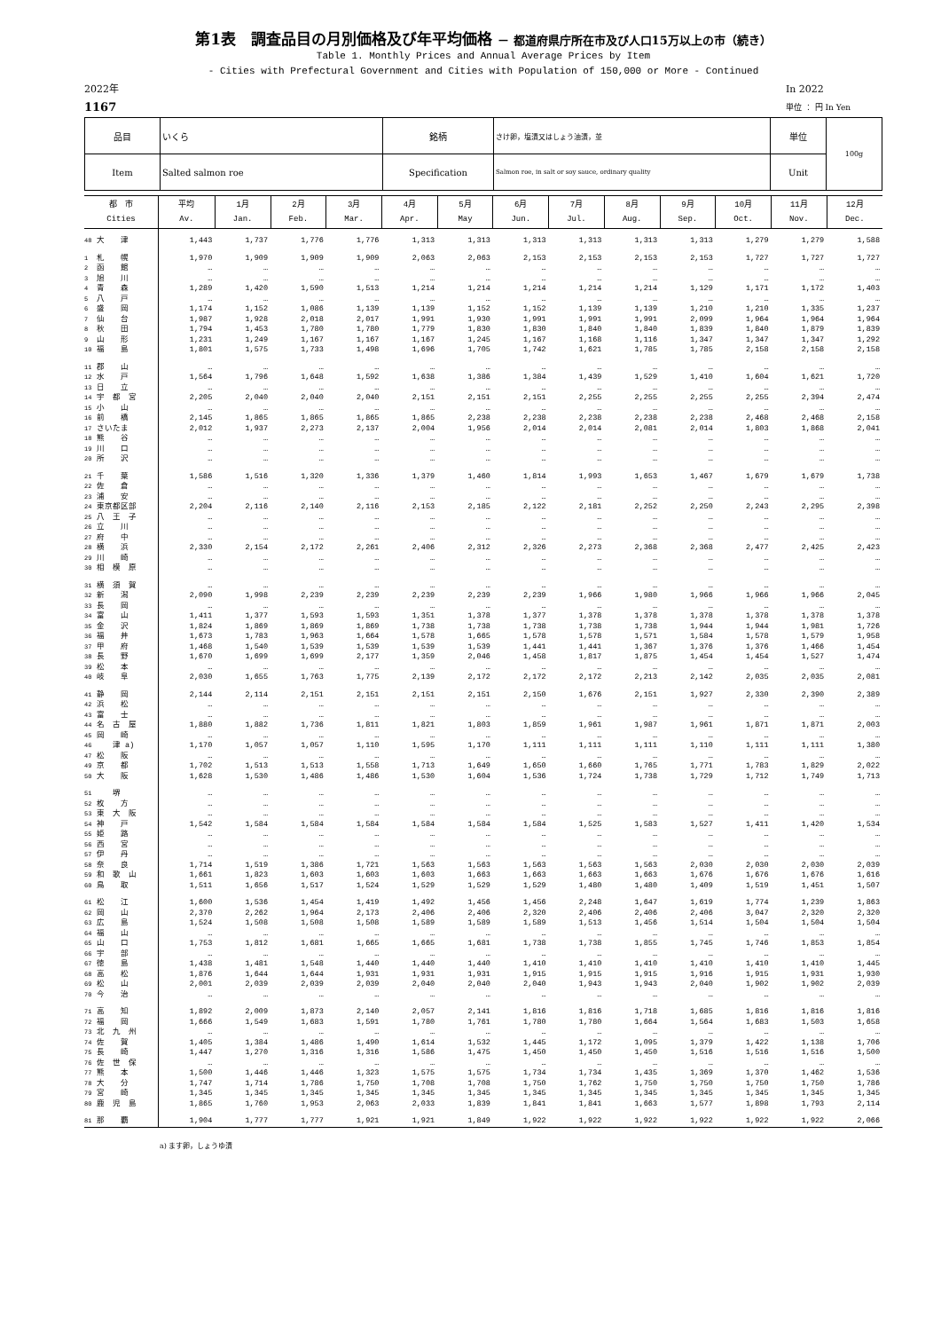第1表　調査品目の月別価格及び年平均価格 － 都道府県庁所在市及び人口15万以上の市（続き）
Table 1. Monthly Prices and Annual Average Prices by Item
- Cities with Prefectural Government and Cities with Population of 150,000 or More - Continued
2022年
1167
In 2022
単位 ： 円 In Yen
| 品目 | いくら | 銘柄 | さけ卵，塩漬又はしょう油漬，並 | 単位 | 100g |
| Item | Salted salmon roe | Specification | Salmon roe, in salt or soy sauce, ordinary quality | Unit | |
| 都 市 Cities | 平均 Av. | 1月 Jan. | 2月 Feb. | 3月 Mar. | 4月 Apr. | 5月 May | 6月 Jun. | 7月 Jul. | 8月 Aug. | 9月 Sep. | 10月 Oct. | 11月 Nov. | 12月 Dec. |
| --- | --- | --- | --- | --- | --- | --- | --- | --- | --- | --- | --- | --- | --- |
| 48 大 津 | 1,443 | 1,737 | 1,776 | 1,776 | 1,313 | 1,313 | 1,313 | 1,313 | 1,313 | 1,313 | 1,279 | 1,279 | 1,588 |
| 1 札 幌 | 1,970 | 1,909 | 1,909 | 1,909 | 2,063 | 2,063 | 2,153 | 2,153 | 2,153 | 2,153 | 1,727 | 1,727 | 1,727 |
| 2 函 館 | … | … | … | … | … | … | … | … | … | … | … | … | … |
| 3 旭 川 | … | … | … | … | … | … | … | … | … | … | … | … | … |
| 4 青 森 | 1,289 | 1,420 | 1,590 | 1,513 | 1,214 | 1,214 | 1,214 | 1,214 | 1,214 | 1,129 | 1,171 | 1,172 | 1,403 |
| 5 八 戸 | … | … | … | … | … | … | … | … | … | … | … | … | … |
| 6 盛 岡 | 1,174 | 1,152 | 1,086 | 1,139 | 1,139 | 1,152 | 1,152 | 1,139 | 1,139 | 1,210 | 1,210 | 1,335 | 1,237 |
| 7 仙 台 | 1,987 | 1,928 | 2,018 | 2,017 | 1,991 | 1,930 | 1,991 | 1,991 | 1,991 | 2,099 | 1,964 | 1,964 | 1,964 |
| 8 秋 田 | 1,794 | 1,453 | 1,780 | 1,780 | 1,779 | 1,830 | 1,830 | 1,840 | 1,840 | 1,839 | 1,840 | 1,879 | 1,839 |
| 9 山 形 | 1,231 | 1,249 | 1,167 | 1,167 | 1,167 | 1,245 | 1,167 | 1,168 | 1,116 | 1,347 | 1,347 | 1,347 | 1,292 |
| 10 福 島 | 1,801 | 1,575 | 1,733 | 1,498 | 1,696 | 1,705 | 1,742 | 1,621 | 1,785 | 1,785 | 2,158 | 2,158 | 2,158 |
| 11 郡 山 | … | … | … | … | … | … | … | … | … | … | … | … | … |
| 12 水 戸 | 1,564 | 1,796 | 1,648 | 1,592 | 1,638 | 1,386 | 1,384 | 1,439 | 1,529 | 1,410 | 1,604 | 1,621 | 1,720 |
| 13 日 立 | … | … | … | … | … | … | … | … | … | … | … | … | … |
| 14 宇 都 宮 | 2,205 | 2,040 | 2,040 | 2,040 | 2,151 | 2,151 | 2,151 | 2,255 | 2,255 | 2,255 | 2,255 | 2,394 | 2,474 |
| 15 小 山 | … | … | … | … | … | … | … | … | … | … | … | … | … |
| 16 前 橋 | 2,145 | 1,865 | 1,865 | 1,865 | 1,865 | 2,238 | 2,238 | 2,238 | 2,238 | 2,238 | 2,468 | 2,468 | 2,158 |
| 17 さいたま | 2,012 | 1,937 | 2,273 | 2,137 | 2,004 | 1,956 | 2,014 | 2,014 | 2,081 | 2,014 | 1,803 | 1,868 | 2,041 |
| 18 熊 谷 | … | … | … | … | … | … | … | … | … | … | … | … | … |
| 19 川 口 | … | … | … | … | … | … | … | … | … | … | … | … | … |
| 20 所 沢 | … | … | … | … | … | … | … | … | … | … | … | … | … |
| 21 千 葉 | 1,586 | 1,516 | 1,320 | 1,336 | 1,379 | 1,460 | 1,814 | 1,993 | 1,653 | 1,467 | 1,679 | 1,679 | 1,738 |
| 22 佐 倉 | … | … | … | … | … | … | … | … | … | … | … | … | … |
| 23 浦 安 | … | … | … | … | … | … | … | … | … | … | … | … | … |
| 24 東京都区部 | 2,204 | 2,116 | 2,140 | 2,116 | 2,153 | 2,185 | 2,122 | 2,181 | 2,252 | 2,250 | 2,243 | 2,295 | 2,398 |
| 25 八 王 子 | … | … | … | … | … | … | … | … | … | … | … | … | … |
| 26 立 川 | … | … | … | … | … | … | … | … | … | … | … | … | … |
| 27 府 中 | … | … | … | … | … | … | … | … | … | … | … | … | … |
| 28 横 浜 | 2,330 | 2,154 | 2,172 | 2,261 | 2,406 | 2,312 | 2,326 | 2,273 | 2,368 | 2,368 | 2,477 | 2,425 | 2,423 |
| 29 川 崎 | … | … | … | … | … | … | … | … | … | … | … | … | … |
| 30 相 模 原 | … | … | … | … | … | … | … | … | … | … | … | … | … |
| 31 横 須 賀 | … | … | … | … | … | … | … | … | … | … | … | … | … |
| 32 新 潟 | 2,090 | 1,998 | 2,239 | 2,239 | 2,239 | 2,239 | 2,239 | 1,966 | 1,980 | 1,966 | 1,966 | 1,966 | 2,045 |
| 33 長 岡 | … | … | … | … | … | … | … | … | … | … | … | … | … |
| 34 富 山 | 1,411 | 1,377 | 1,593 | 1,593 | 1,351 | 1,378 | 1,377 | 1,378 | 1,378 | 1,378 | 1,378 | 1,378 | 1,378 |
| 35 金 沢 | 1,824 | 1,869 | 1,869 | 1,869 | 1,738 | 1,738 | 1,738 | 1,738 | 1,738 | 1,944 | 1,944 | 1,981 | 1,726 |
| 36 福 井 | 1,673 | 1,783 | 1,963 | 1,664 | 1,578 | 1,665 | 1,578 | 1,578 | 1,571 | 1,584 | 1,578 | 1,579 | 1,958 |
| 37 甲 府 | 1,468 | 1,540 | 1,539 | 1,539 | 1,539 | 1,539 | 1,441 | 1,441 | 1,367 | 1,376 | 1,376 | 1,466 | 1,454 |
| 38 長 野 | 1,670 | 1,699 | 1,699 | 2,177 | 1,359 | 2,046 | 1,458 | 1,817 | 1,875 | 1,454 | 1,454 | 1,527 | 1,474 |
| 39 松 本 | … | … | … | … | … | … | … | … | … | … | … | … | … |
| 40 岐 阜 | 2,030 | 1,655 | 1,763 | 1,775 | 2,139 | 2,172 | 2,172 | 2,172 | 2,213 | 2,142 | 2,035 | 2,035 | 2,081 |
| 41 静 岡 | 2,144 | 2,114 | 2,151 | 2,151 | 2,151 | 2,151 | 2,150 | 1,676 | 2,151 | 1,927 | 2,330 | 2,390 | 2,389 |
| 42 浜 松 | … | … | … | … | … | … | … | … | … | … | … | … | … |
| 43 富 士 | … | … | … | … | … | … | … | … | … | … | … | … | … |
| 44 名 古 屋 | 1,880 | 1,882 | 1,736 | 1,811 | 1,821 | 1,803 | 1,859 | 1,961 | 1,987 | 1,961 | 1,871 | 1,871 | 2,003 |
| 45 岡 崎 | … | … | … | … | … | … | … | … | … | … | … | … | … |
| 46 津 a) | 1,170 | 1,057 | 1,057 | 1,110 | 1,595 | 1,170 | 1,111 | 1,111 | 1,111 | 1,110 | 1,111 | 1,111 | 1,380 |
| 47 松 阪 | … | … | … | … | … | … | … | … | … | … | … | … | … |
| 49 京 都 | 1,702 | 1,513 | 1,513 | 1,558 | 1,713 | 1,649 | 1,650 | 1,660 | 1,765 | 1,771 | 1,783 | 1,829 | 2,022 |
| 50 大 阪 | 1,628 | 1,530 | 1,486 | 1,486 | 1,530 | 1,604 | 1,536 | 1,724 | 1,738 | 1,729 | 1,712 | 1,749 | 1,713 |
| 51 堺 | … | … | … | … | … | … | … | … | … | … | … | … | … |
| 52 枚 方 | … | … | … | … | … | … | … | … | … | … | … | … | … |
| 53 東 大 阪 | … | … | … | … | … | … | … | … | … | … | … | … | … |
| 54 神 戸 | 1,542 | 1,584 | 1,584 | 1,584 | 1,584 | 1,584 | 1,584 | 1,525 | 1,583 | 1,527 | 1,411 | 1,420 | 1,534 |
| 55 姫 路 | … | … | … | … | … | … | … | … | … | … | … | … | … |
| 56 西 宮 | … | … | … | … | … | … | … | … | … | … | … | … | … |
| 57 伊 丹 | … | … | … | … | … | … | … | … | … | … | … | … | … |
| 58 奈 良 | 1,714 | 1,519 | 1,386 | 1,721 | 1,563 | 1,563 | 1,563 | 1,563 | 1,563 | 2,030 | 2,030 | 2,030 | 2,039 |
| 59 和 歌 山 | 1,661 | 1,823 | 1,603 | 1,603 | 1,603 | 1,663 | 1,663 | 1,663 | 1,663 | 1,676 | 1,676 | 1,676 | 1,616 |
| 60 鳥 取 | 1,511 | 1,656 | 1,517 | 1,524 | 1,529 | 1,529 | 1,529 | 1,480 | 1,480 | 1,409 | 1,519 | 1,451 | 1,507 |
| 61 松 江 | 1,600 | 1,536 | 1,454 | 1,419 | 1,492 | 1,456 | 1,456 | 2,248 | 1,647 | 1,619 | 1,774 | 1,239 | 1,863 |
| 62 岡 山 | 2,370 | 2,262 | 1,964 | 2,173 | 2,406 | 2,406 | 2,320 | 2,406 | 2,406 | 2,406 | 3,047 | 2,320 | 2,320 |
| 63 広 島 | 1,524 | 1,508 | 1,508 | 1,508 | 1,589 | 1,589 | 1,589 | 1,513 | 1,456 | 1,514 | 1,504 | 1,504 | 1,504 |
| 64 福 山 | … | … | … | … | … | … | … | … | … | … | … | … | … |
| 65 山 口 | 1,753 | 1,812 | 1,681 | 1,665 | 1,665 | 1,681 | 1,738 | 1,738 | 1,855 | 1,745 | 1,746 | 1,853 | 1,854 |
| 66 宇 部 | … | … | … | … | … | … | … | … | … | … | … | … | … |
| 67 徳 島 | 1,438 | 1,481 | 1,548 | 1,440 | 1,440 | 1,440 | 1,410 | 1,410 | 1,410 | 1,410 | 1,410 | 1,410 | 1,445 |
| 68 高 松 | 1,876 | 1,644 | 1,644 | 1,931 | 1,931 | 1,931 | 1,915 | 1,915 | 1,915 | 1,916 | 1,915 | 1,931 | 1,930 |
| 69 松 山 | 2,001 | 2,039 | 2,039 | 2,039 | 2,040 | 2,040 | 2,040 | 1,943 | 1,943 | 2,040 | 1,902 | 1,902 | 2,039 |
| 70 今 治 | … | … | … | … | … | … | … | … | … | … | … | … | … |
| 71 高 知 | 1,892 | 2,009 | 1,873 | 2,140 | 2,057 | 2,141 | 1,816 | 1,816 | 1,718 | 1,685 | 1,816 | 1,816 | 1,816 |
| 72 福 岡 | 1,666 | 1,549 | 1,683 | 1,591 | 1,780 | 1,761 | 1,780 | 1,780 | 1,664 | 1,564 | 1,683 | 1,503 | 1,658 |
| 73 北 九 州 | … | … | … | … | … | … | … | … | … | … | … | … | … |
| 74 佐 賀 | 1,405 | 1,384 | 1,486 | 1,490 | 1,614 | 1,532 | 1,445 | 1,172 | 1,095 | 1,379 | 1,422 | 1,138 | 1,706 |
| 75 長 崎 | 1,447 | 1,270 | 1,316 | 1,316 | 1,586 | 1,475 | 1,450 | 1,450 | 1,450 | 1,516 | 1,516 | 1,516 | 1,500 |
| 76 佐 世 保 | … | … | … | … | … | … | … | … | … | … | … | … | … |
| 77 熊 本 | 1,500 | 1,446 | 1,446 | 1,323 | 1,575 | 1,575 | 1,734 | 1,734 | 1,435 | 1,369 | 1,370 | 1,462 | 1,536 |
| 78 大 分 | 1,747 | 1,714 | 1,786 | 1,750 | 1,708 | 1,708 | 1,750 | 1,762 | 1,750 | 1,750 | 1,750 | 1,750 | 1,786 |
| 79 宮 崎 | 1,345 | 1,345 | 1,345 | 1,345 | 1,345 | 1,345 | 1,345 | 1,345 | 1,345 | 1,345 | 1,345 | 1,345 | 1,345 |
| 80 鹿 児 島 | 1,865 | 1,760 | 1,953 | 2,063 | 2,033 | 1,839 | 1,841 | 1,841 | 1,663 | 1,577 | 1,898 | 1,793 | 2,114 |
| 81 那 覇 | 1,904 | 1,777 | 1,777 | 1,921 | 1,921 | 1,849 | 1,922 | 1,922 | 1,922 | 1,922 | 1,922 | 1,922 | 2,066 |
a) ます卵，しょうゆ漬